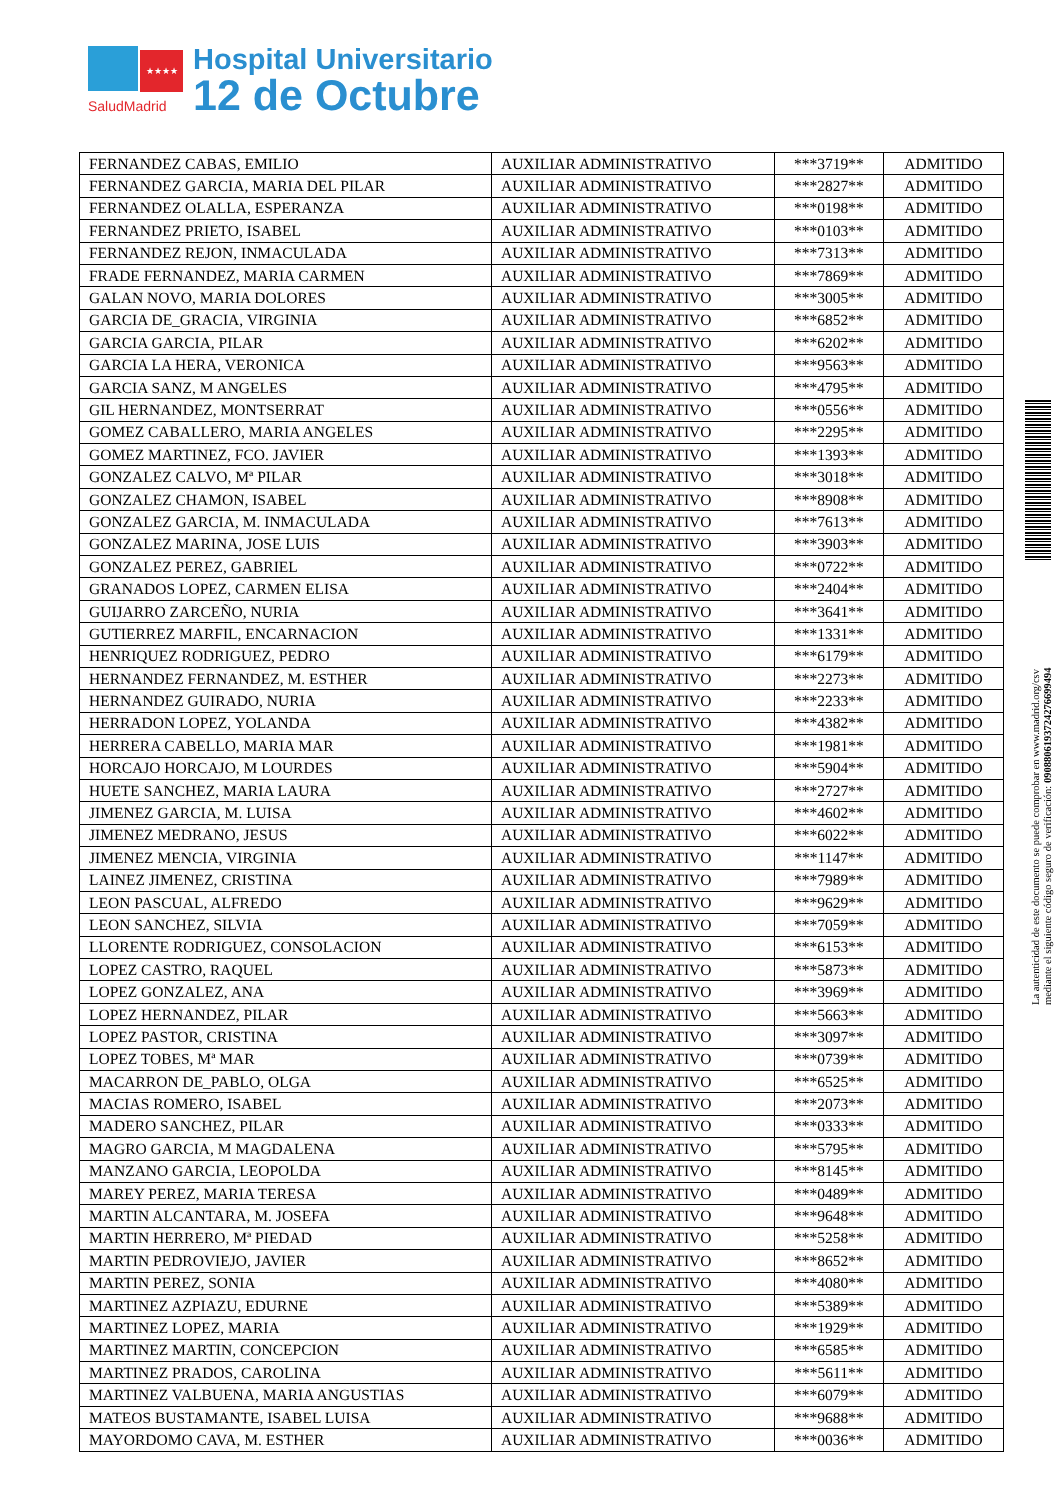★★★★
SaludMadrid
Hospital Universitario
12 de Octubre
| FERNANDEZ CABAS, EMILIO | AUXILIAR ADMINISTRATIVO | ***3719** | ADMITIDO |
| FERNANDEZ GARCIA, MARIA DEL PILAR | AUXILIAR ADMINISTRATIVO | ***2827** | ADMITIDO |
| FERNANDEZ OLALLA, ESPERANZA | AUXILIAR ADMINISTRATIVO | ***0198** | ADMITIDO |
| FERNANDEZ PRIETO, ISABEL | AUXILIAR ADMINISTRATIVO | ***0103** | ADMITIDO |
| FERNANDEZ REJON, INMACULADA | AUXILIAR ADMINISTRATIVO | ***7313** | ADMITIDO |
| FRADE FERNANDEZ, MARIA CARMEN | AUXILIAR ADMINISTRATIVO | ***7869** | ADMITIDO |
| GALAN NOVO, MARIA DOLORES | AUXILIAR ADMINISTRATIVO | ***3005** | ADMITIDO |
| GARCIA DE_GRACIA, VIRGINIA | AUXILIAR ADMINISTRATIVO | ***6852** | ADMITIDO |
| GARCIA GARCIA, PILAR | AUXILIAR ADMINISTRATIVO | ***6202** | ADMITIDO |
| GARCIA LA HERA, VERONICA | AUXILIAR ADMINISTRATIVO | ***9563** | ADMITIDO |
| GARCIA SANZ, M ANGELES | AUXILIAR ADMINISTRATIVO | ***4795** | ADMITIDO |
| GIL HERNANDEZ, MONTSERRAT | AUXILIAR ADMINISTRATIVO | ***0556** | ADMITIDO |
| GOMEZ CABALLERO, MARIA ANGELES | AUXILIAR ADMINISTRATIVO | ***2295** | ADMITIDO |
| GOMEZ MARTINEZ, FCO. JAVIER | AUXILIAR ADMINISTRATIVO | ***1393** | ADMITIDO |
| GONZALEZ CALVO, Mª PILAR | AUXILIAR ADMINISTRATIVO | ***3018** | ADMITIDO |
| GONZALEZ CHAMON, ISABEL | AUXILIAR ADMINISTRATIVO | ***8908** | ADMITIDO |
| GONZALEZ GARCIA, M. INMACULADA | AUXILIAR ADMINISTRATIVO | ***7613** | ADMITIDO |
| GONZALEZ MARINA, JOSE LUIS | AUXILIAR ADMINISTRATIVO | ***3903** | ADMITIDO |
| GONZALEZ PEREZ, GABRIEL | AUXILIAR ADMINISTRATIVO | ***0722** | ADMITIDO |
| GRANADOS LOPEZ, CARMEN ELISA | AUXILIAR ADMINISTRATIVO | ***2404** | ADMITIDO |
| GUIJARRO ZARCEÑO, NURIA | AUXILIAR ADMINISTRATIVO | ***3641** | ADMITIDO |
| GUTIERREZ MARFIL, ENCARNACION | AUXILIAR ADMINISTRATIVO | ***1331** | ADMITIDO |
| HENRIQUEZ RODRIGUEZ, PEDRO | AUXILIAR ADMINISTRATIVO | ***6179** | ADMITIDO |
| HERNANDEZ FERNANDEZ, M. ESTHER | AUXILIAR ADMINISTRATIVO | ***2273** | ADMITIDO |
| HERNANDEZ GUIRADO, NURIA | AUXILIAR ADMINISTRATIVO | ***2233** | ADMITIDO |
| HERRADON LOPEZ, YOLANDA | AUXILIAR ADMINISTRATIVO | ***4382** | ADMITIDO |
| HERRERA CABELLO, MARIA MAR | AUXILIAR ADMINISTRATIVO | ***1981** | ADMITIDO |
| HORCAJO HORCAJO, M LOURDES | AUXILIAR ADMINISTRATIVO | ***5904** | ADMITIDO |
| HUETE SANCHEZ, MARIA LAURA | AUXILIAR ADMINISTRATIVO | ***2727** | ADMITIDO |
| JIMENEZ GARCIA, M. LUISA | AUXILIAR ADMINISTRATIVO | ***4602** | ADMITIDO |
| JIMENEZ MEDRANO, JESUS | AUXILIAR ADMINISTRATIVO | ***6022** | ADMITIDO |
| JIMENEZ MENCIA, VIRGINIA | AUXILIAR ADMINISTRATIVO | ***1147** | ADMITIDO |
| LAINEZ JIMENEZ, CRISTINA | AUXILIAR ADMINISTRATIVO | ***7989** | ADMITIDO |
| LEON PASCUAL, ALFREDO | AUXILIAR ADMINISTRATIVO | ***9629** | ADMITIDO |
| LEON SANCHEZ, SILVIA | AUXILIAR ADMINISTRATIVO | ***7059** | ADMITIDO |
| LLORENTE RODRIGUEZ, CONSOLACION | AUXILIAR ADMINISTRATIVO | ***6153** | ADMITIDO |
| LOPEZ CASTRO, RAQUEL | AUXILIAR ADMINISTRATIVO | ***5873** | ADMITIDO |
| LOPEZ GONZALEZ, ANA | AUXILIAR ADMINISTRATIVO | ***3969** | ADMITIDO |
| LOPEZ HERNANDEZ, PILAR | AUXILIAR ADMINISTRATIVO | ***5663** | ADMITIDO |
| LOPEZ PASTOR, CRISTINA | AUXILIAR ADMINISTRATIVO | ***3097** | ADMITIDO |
| LOPEZ TOBES, Mª MAR | AUXILIAR ADMINISTRATIVO | ***0739** | ADMITIDO |
| MACARRON DE_PABLO, OLGA | AUXILIAR ADMINISTRATIVO | ***6525** | ADMITIDO |
| MACIAS ROMERO, ISABEL | AUXILIAR ADMINISTRATIVO | ***2073** | ADMITIDO |
| MADERO SANCHEZ, PILAR | AUXILIAR ADMINISTRATIVO | ***0333** | ADMITIDO |
| MAGRO GARCIA, M MAGDALENA | AUXILIAR ADMINISTRATIVO | ***5795** | ADMITIDO |
| MANZANO GARCIA, LEOPOLDA | AUXILIAR ADMINISTRATIVO | ***8145** | ADMITIDO |
| MAREY PEREZ, MARIA TERESA | AUXILIAR ADMINISTRATIVO | ***0489** | ADMITIDO |
| MARTIN ALCANTARA, M. JOSEFA | AUXILIAR ADMINISTRATIVO | ***9648** | ADMITIDO |
| MARTIN HERRERO, Mª PIEDAD | AUXILIAR ADMINISTRATIVO | ***5258** | ADMITIDO |
| MARTIN PEDROVIEJO, JAVIER | AUXILIAR ADMINISTRATIVO | ***8652** | ADMITIDO |
| MARTIN PEREZ, SONIA | AUXILIAR ADMINISTRATIVO | ***4080** | ADMITIDO |
| MARTINEZ AZPIAZU, EDURNE | AUXILIAR ADMINISTRATIVO | ***5389** | ADMITIDO |
| MARTINEZ LOPEZ, MARIA | AUXILIAR ADMINISTRATIVO | ***1929** | ADMITIDO |
| MARTINEZ MARTIN, CONCEPCION | AUXILIAR ADMINISTRATIVO | ***6585** | ADMITIDO |
| MARTINEZ PRADOS, CAROLINA | AUXILIAR ADMINISTRATIVO | ***5611** | ADMITIDO |
| MARTINEZ VALBUENA, MARIA ANGUSTIAS | AUXILIAR ADMINISTRATIVO | ***6079** | ADMITIDO |
| MATEOS BUSTAMANTE, ISABEL LUISA | AUXILIAR ADMINISTRATIVO | ***9688** | ADMITIDO |
| MAYORDOMO CAVA, M. ESTHER | AUXILIAR ADMINISTRATIVO | ***0036** | ADMITIDO |
La autenticidad de este documento se puede comprobar en www.madrid.org/csv
mediante el siguiente código seguro de verificación: 0908806193724276699494